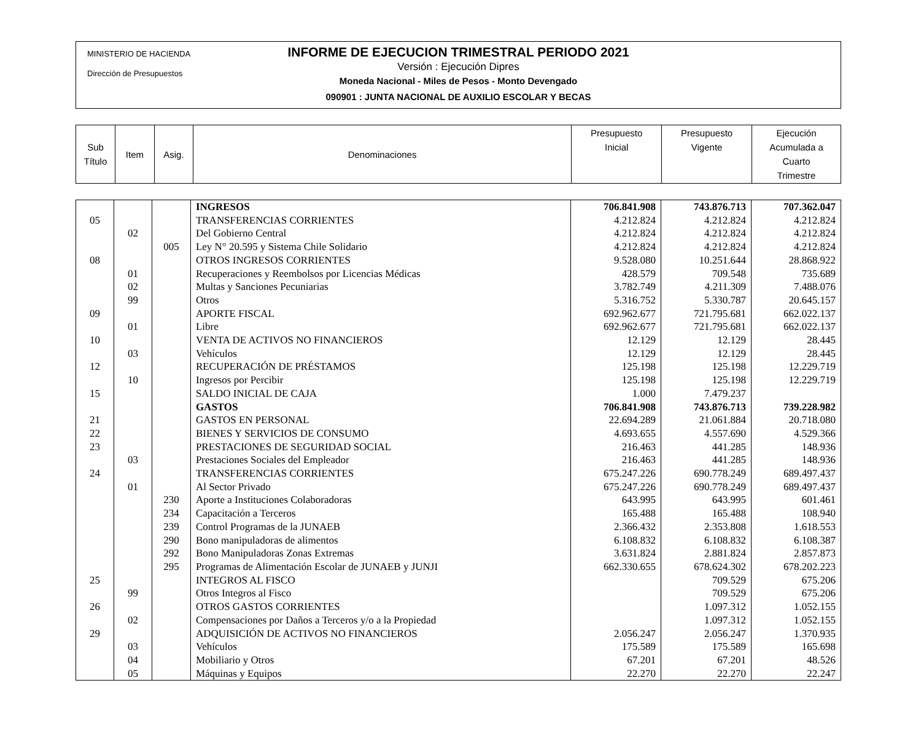MINISTERIO DE HACIENDA
Dirección de Presupuestos
INFORME DE EJECUCION TRIMESTRAL PERIODO 2021
Versión : Ejecución Dipres
Moneda Nacional - Miles de Pesos - Monto Devengado
090901 : JUNTA NACIONAL DE AUXILIO ESCOLAR Y BECAS
| Sub Título | Item | Asig. | Denominaciones | Presupuesto Inicial | Presupuesto Vigente | Ejecución Acumulada a Cuarto Trimestre |
| | | | INGRESOS | 706.841.908 | 743.876.713 | 707.362.047 |
| 05 | | | TRANSFERENCIAS CORRIENTES | 4.212.824 | 4.212.824 | 4.212.824 |
| | 02 | | Del Gobierno Central | 4.212.824 | 4.212.824 | 4.212.824 |
| | | 005 | Ley N° 20.595 y Sistema Chile Solidario | 4.212.824 | 4.212.824 | 4.212.824 |
| 08 | | | OTROS INGRESOS CORRIENTES | 9.528.080 | 10.251.644 | 28.868.922 |
| | 01 | | Recuperaciones y Reembolsos por Licencias Médicas | 428.579 | 709.548 | 735.689 |
| | 02 | | Multas y Sanciones Pecuniarias | 3.782.749 | 4.211.309 | 7.488.076 |
| | 99 | | Otros | 5.316.752 | 5.330.787 | 20.645.157 |
| 09 | | | APORTE FISCAL | 692.962.677 | 721.795.681 | 662.022.137 |
| | 01 | | Libre | 692.962.677 | 721.795.681 | 662.022.137 |
| 10 | | | VENTA DE ACTIVOS NO FINANCIEROS | 12.129 | 12.129 | 28.445 |
| | 03 | | Vehículos | 12.129 | 12.129 | 28.445 |
| 12 | | | RECUPERACIÓN DE PRÉSTAMOS | 125.198 | 125.198 | 12.229.719 |
| | 10 | | Ingresos por Percibir | 125.198 | 125.198 | 12.229.719 |
| 15 | | | SALDO INICIAL DE CAJA | 1.000 | 7.479.237 | |
| | | | GASTOS | 706.841.908 | 743.876.713 | 739.228.982 |
| 21 | | | GASTOS EN PERSONAL | 22.694.289 | 21.061.884 | 20.718.080 |
| 22 | | | BIENES Y SERVICIOS DE CONSUMO | 4.693.655 | 4.557.690 | 4.529.366 |
| 23 | | | PRESTACIONES DE SEGURIDAD SOCIAL | 216.463 | 441.285 | 148.936 |
| | 03 | | Prestaciones Sociales del Empleador | 216.463 | 441.285 | 148.936 |
| 24 | | | TRANSFERENCIAS CORRIENTES | 675.247.226 | 690.778.249 | 689.497.437 |
| | 01 | | Al Sector Privado | 675.247.226 | 690.778.249 | 689.497.437 |
| | | 230 | Aporte a Instituciones Colaboradoras | 643.995 | 643.995 | 601.461 |
| | | 234 | Capacitación a Terceros | 165.488 | 165.488 | 108.940 |
| | | 239 | Control Programas de la JUNAEB | 2.366.432 | 2.353.808 | 1.618.553 |
| | | 290 | Bono manipuladoras de alimentos | 6.108.832 | 6.108.832 | 6.108.387 |
| | | 292 | Bono Manipuladoras Zonas Extremas | 3.631.824 | 2.881.824 | 2.857.873 |
| | | 295 | Programas de Alimentación Escolar de JUNAEB y JUNJI | 662.330.655 | 678.624.302 | 678.202.223 |
| 25 | | | INTEGROS AL FISCO | | 709.529 | 675.206 |
| | 99 | | Otros Integros al Fisco | | 709.529 | 675.206 |
| 26 | | | OTROS GASTOS CORRIENTES | | 1.097.312 | 1.052.155 |
| | 02 | | Compensaciones por Daños a Terceros y/o a la Propiedad | | 1.097.312 | 1.052.155 |
| 29 | | | ADQUISICIÓN DE ACTIVOS NO FINANCIEROS | 2.056.247 | 2.056.247 | 1.370.935 |
| | 03 | | Vehículos | 175.589 | 175.589 | 165.698 |
| | 04 | | Mobiliario y Otros | 67.201 | 67.201 | 48.526 |
| | 05 | | Máquinas y Equipos | 22.270 | 22.270 | 22.247 |